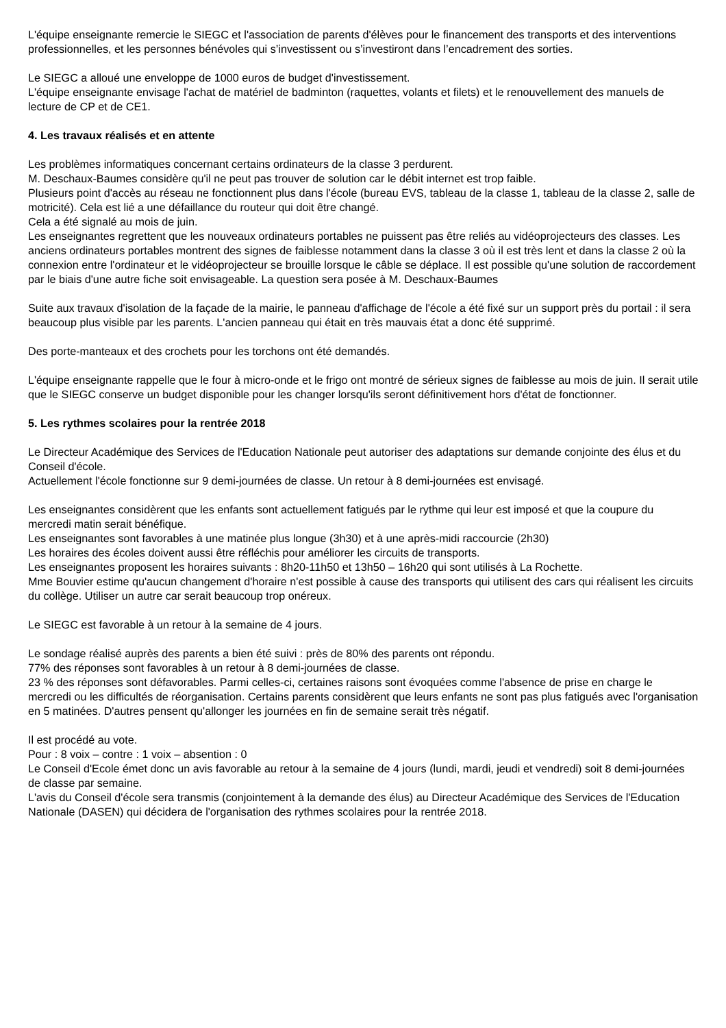L'équipe enseignante remercie le SIEGC et l'association de parents d'élèves pour le financement des transports et des interventions professionnelles, et les personnes bénévoles qui s’investissent ou s’investiront dans l’encadrement des sorties.
Le SIEGC a alloué une enveloppe de 1000 euros de budget d'investissement.
L'équipe enseignante envisage l'achat de matériel de badminton (raquettes, volants et filets) et le renouvellement des manuels de lecture de CP et de CE1.
4. Les travaux réalisés et en attente
Les problèmes informatiques concernant certains ordinateurs de la classe 3 perdurent.
M. Deschaux-Baumes considère qu'il ne peut pas trouver de solution car le débit internet est trop faible.
Plusieurs point d'accès au réseau ne fonctionnent plus dans l'école (bureau EVS, tableau de la classe 1, tableau de la classe 2, salle de motricité). Cela est lié a une défaillance du routeur qui doit être changé.
Cela a été signalé au mois de juin.
Les enseignantes regrettent que les nouveaux ordinateurs portables ne puissent pas être reliés au vidéoprojecteurs des classes. Les anciens ordinateurs portables montrent des signes de faiblesse notamment dans la classe 3 où il est très lent et dans la classe 2 où la connexion entre l'ordinateur et le vidéoprojecteur se brouille lorsque le câble se déplace. Il est possible qu'une solution de raccordement par le biais d'une autre fiche soit envisageable. La question sera posée à M. Deschaux-Baumes
Suite aux travaux d'isolation de la façade de la mairie, le panneau d'affichage de l'école a été fixé sur un support près du portail : il sera beaucoup plus visible par les parents. L'ancien panneau qui était en très mauvais état a donc été supprimé.
Des porte-manteaux et des crochets pour les torchons ont été demandés.
L'équipe enseignante rappelle que le four à micro-onde et le frigo ont montré de sérieux signes de faiblesse au mois de juin. Il serait utile que le SIEGC conserve un budget disponible pour les changer lorsqu'ils seront définitivement hors d'état de fonctionner.
5. Les rythmes scolaires pour la rentrée 2018
Le Directeur Académique des Services de l'Education Nationale peut autoriser des adaptations sur demande conjointe des élus et du Conseil d'école.
Actuellement l'école fonctionne sur 9 demi-journées de classe. Un retour à 8 demi-journées est envisagé.
Les enseignantes considèrent que les enfants sont actuellement fatigués par le rythme qui leur est imposé et que la coupure du mercredi matin serait bénéfique.
Les enseignantes sont favorables à une matinée plus longue (3h30) et à une après-midi raccourcie (2h30)
Les horaires des écoles doivent aussi être réfléchis pour améliorer les circuits de transports.
Les enseignantes proposent les horaires suivants : 8h20-11h50 et 13h50 – 16h20 qui sont utilisés à La Rochette.
Mme Bouvier estime qu'aucun changement d'horaire n'est possible à cause des transports qui utilisent des cars qui réalisent les circuits du collège. Utiliser un autre car serait beaucoup trop onéreux.
Le SIEGC est favorable à un retour à la semaine de 4 jours.
Le sondage réalisé auprès des parents a bien été suivi : près de 80% des parents ont répondu.
77% des réponses sont favorables à un retour à 8 demi-journées de classe.
23 % des réponses sont défavorables. Parmi celles-ci, certaines raisons sont évoquées comme l'absence de prise en charge le mercredi ou les difficultés de réorganisation. Certains parents considèrent que leurs enfants ne sont pas plus fatigués avec l'organisation en 5 matinées. D'autres pensent qu'allonger les journées en fin de semaine serait très négatif.
Il est procédé au vote.
Pour : 8 voix – contre : 1 voix – absention : 0
Le Conseil d'Ecole émet donc un avis favorable au retour à la semaine de 4 jours (lundi, mardi, jeudi et vendredi) soit 8 demi-journées de classe par semaine.
L'avis du Conseil d'école sera transmis (conjointement à la demande des élus) au Directeur Académique des Services de l'Education Nationale (DASEN) qui décidera de l'organisation des rythmes scolaires pour la rentrée 2018.